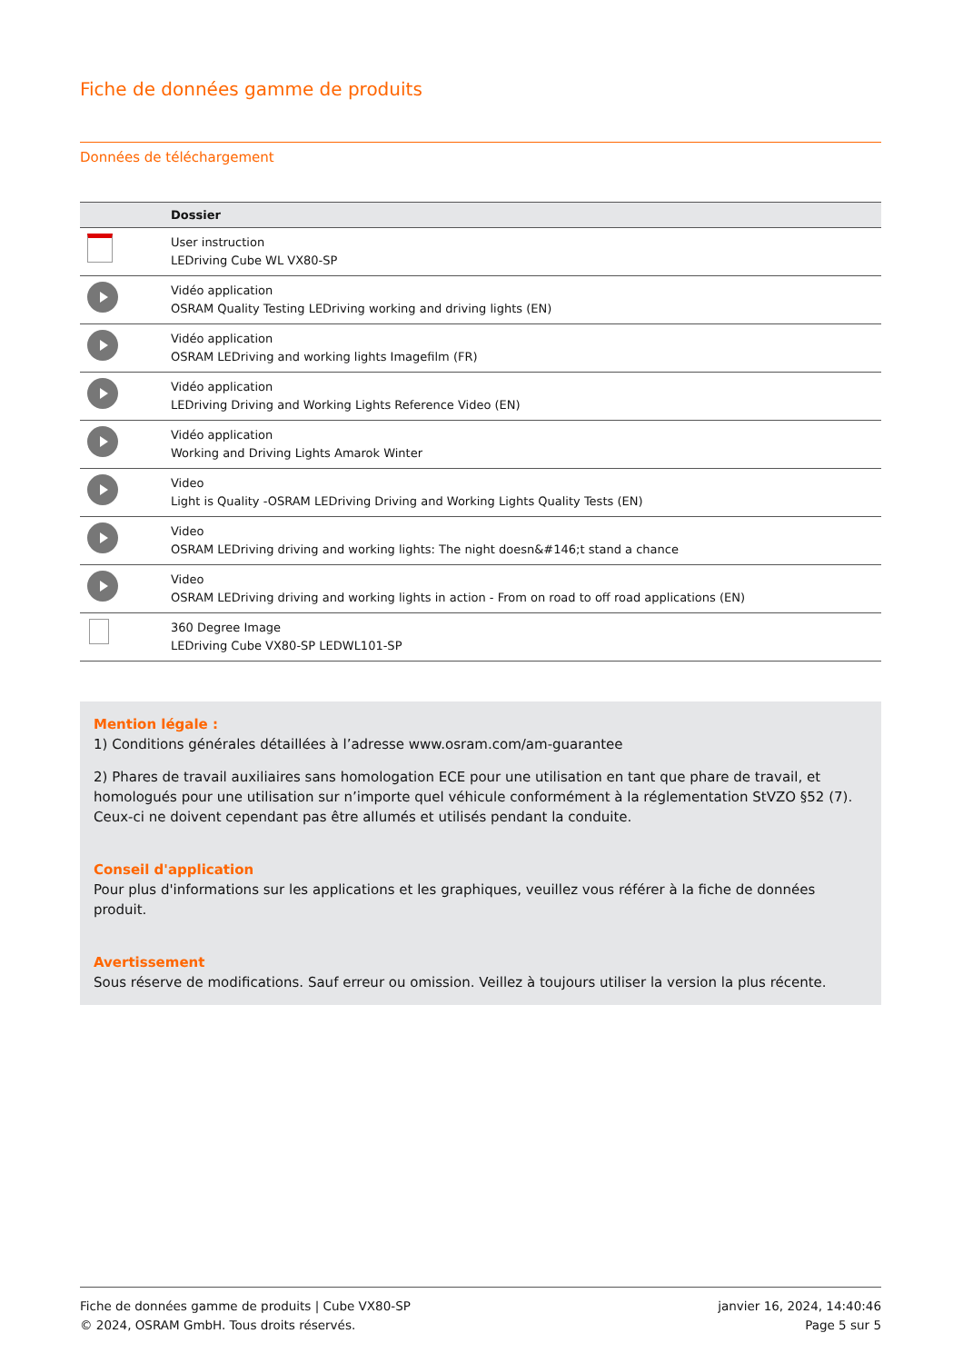Fiche de données gamme de produits
Données de téléchargement
| | Dossier |
| --- | --- |
| | User instruction LEDriving Cube WL VX80-SP |
| | Vidéo application OSRAM Quality Testing LEDriving working and driving lights (EN) |
| | Vidéo application OSRAM LEDriving and working lights Imagefilm (FR) |
| | Vidéo application LEDriving Driving and Working Lights Reference Video (EN) |
| | Vidéo application Working and Driving Lights Amarok Winter |
| | Video Light is Quality -OSRAM LEDriving Driving and Working Lights Quality Tests (EN) |
| | Video OSRAM LEDriving driving and working lights: The night doesn&#146;t stand a chance |
| | Video OSRAM LEDriving driving and working lights in action - From on road to off road applications (EN) |
| | 360 Degree Image LEDriving Cube VX80-SP LEDWL101-SP |
Mention légale :
1) Conditions générales détaillées à l’adresse www.osram.com/am-guarantee
2) Phares de travail auxiliaires sans homologation ECE pour une utilisation en tant que phare de travail, et homologués pour une utilisation sur n’importe quel véhicule conformément à la réglementation StVZO §52 (7). Ceux-ci ne doivent cependant pas être allumés et utilisés pendant la conduite.
Conseil d'application
Pour plus d'informations sur les applications et les graphiques, veuillez vous référer à la fiche de données produit.
Avertissement
Sous réserve de modifications. Sauf erreur ou omission. Veillez à toujours utiliser la version la plus récente.
Fiche de données gamme de produits | Cube VX80-SP
© 2024, OSRAM GmbH. Tous droits réservés.
janvier 16, 2024, 14:40:46
Page 5 sur 5